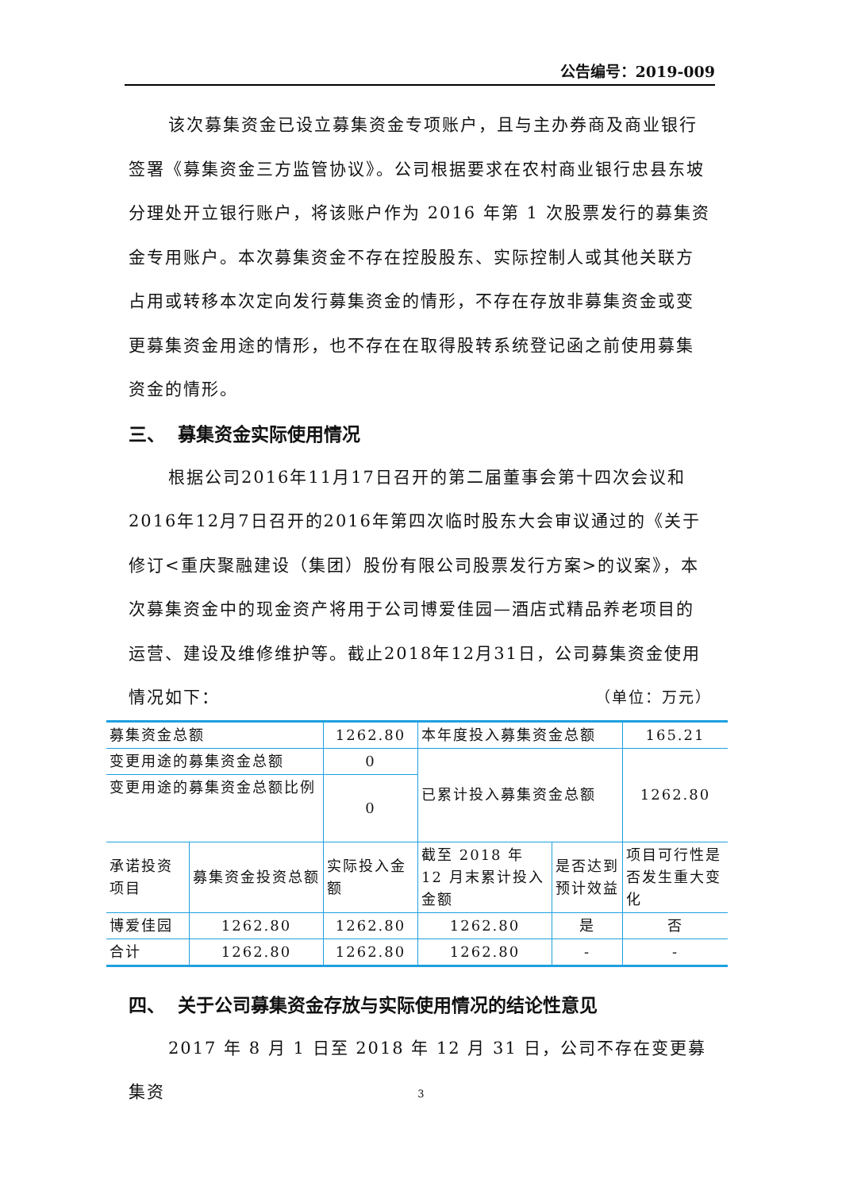公告编号：2019-009
该次募集资金已设立募集资金专项账户，且与主办券商及商业银行签署《募集资金三方监管协议》。公司根据要求在农村商业银行忠县东坡分理处开立银行账户，将该账户作为 2016 年第 1 次股票发行的募集资金专用账户。本次募集资金不存在控股股东、实际控制人或其他关联方占用或转移本次定向发行募集资金的情形，不存在存放非募集资金或变更募集资金用途的情形，也不存在在取得股转系统登记函之前使用募集资金的情形。
三、 募集资金实际使用情况
根据公司2016年11月17日召开的第二届董事会第十四次会议和2016年12月7日召开的2016年第四次临时股东大会审议通过的《关于修订<重庆聚融建设（集团）股份有限公司股票发行方案>的议案》，本次募集资金中的现金资产将用于公司博爱佳园—酒店式精品养老项目的运营、建设及维修维护等。截止2018年12月31日，公司募集资金使用情况如下： （单位：万元）
| 募集资金总额 | | 1262.80 | 本年度投入募集资金总额 | | 165.21 |
| 变更用途的募集资金总额 | | 0 | 已累计投入募集资金总额 | | 1262.80 |
| 变更用途的募集资金总额比例 | | 0 | | | |
| 承诺投资项目 | 募集资金投资总额 | 实际投入金额 | 截至 2018 年 12 月末累计投入金额 | 是否达到预计效益 | 项目可行性是否发生重大变化 |
| 博爱佳园 | 1262.80 | 1262.80 | 1262.80 | 是 | 否 |
| 合计 | 1262.80 | 1262.80 | 1262.80 | - | - |
四、 关于公司募集资金存放与实际使用情况的结论性意见
2017 年 8 月 1 日至 2018 年 12 月 31 日，公司不存在变更募集资
3